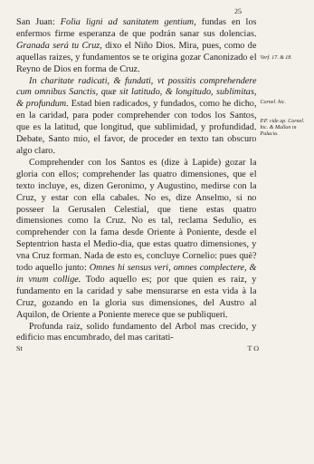25
San Juan: Folia ligni ad sanitatem gentium, fundas en los enfermos firme esperanza de que podrán sanar sus dolencias. Granada será tu Cruz, dixo el Niño Dios. Mira, pues, como de aquellas raizes, y fundamentos se te origina gozar Canonizado el Reyno de Dios en forma de Cruz.
In charitate radicati, & fundati, vt possitis comprehendere cum omnibus Sanctis, quæ sit latitudo, & longitudo, sublimitas, & profundum. Estad bien radicados, y fundados, como he dicho, en la caridad, para poder comprehender con todos los Santos, que es la latitud, que longitud, que sublimidad, y profundidad. Debate, Santo mio, el favor, de proceder en texto tan obscuro algo claro.
Comprehender con los Santos es (dize à Lapide) gozar la gloria con ellos; comprehender las quatro dimensiones, que el texto incluye, es, dizen Geronimo, y Augustino, medirse con la Cruz, y estar con ella cabales. No es, dize Anselmo, si no posseer la Gerusalen Celestial, que tiene estas quatro dimensiones como la Cruz. No es tal, reclama Sedulio, es comprehender con la fama desde Oriente à Poniente, desde el Septentrion hasta el Medio-dia, que estas quatro dimensiones, y vna Cruz forman. Nada de esto es, concluye Cornelio: pues què? todo aquello junto: Omnes hi sensus veri, omnes complectere, & in vnum collige. Todo aquello es; por que quien es raiz, y fundamento en la caridad y sabe mensurarse en esta vida à la Cruz, gozando en la gloria sus dimensiones, del Austro al Aquilon, de Oriente a Poniente merece que se publiqueri.
Profunda raiz, solido fundamento del Arbol mas crecido, y edificio mas encumbrado, del mas caritati-
Verf. 17. & 18.
Cornel. hic.
P.P. vide ap. Cornel. hic. & Mallon in Palacio.
St T O